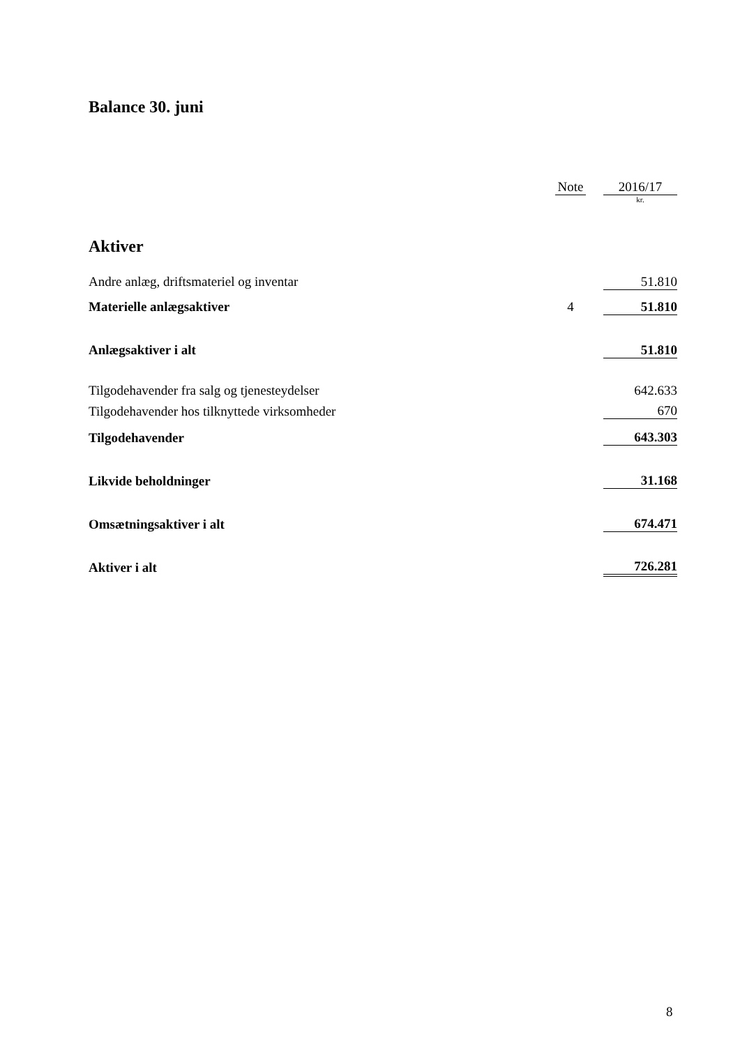Balance 30. juni
| | Note | | 2016/17 |
| --- | --- | --- | --- |
| | | | kr. |
| Aktiver | | | |
| Andre anlæg, driftsmateriel og inventar | | | 51.810 |
| Materielle anlægsaktiver | 4 | | 51.810 |
| Anlægsaktiver i alt | | | 51.810 |
| Tilgodehavender fra salg og tjenesteydelser | | | 642.633 |
| Tilgodehavender hos tilknyttede virksomheder | | | 670 |
| Tilgodehavender | | | 643.303 |
| Likvide beholdninger | | | 31.168 |
| Omsætningsaktiver i alt | | | 674.471 |
| Aktiver i alt | | | 726.281 |
8